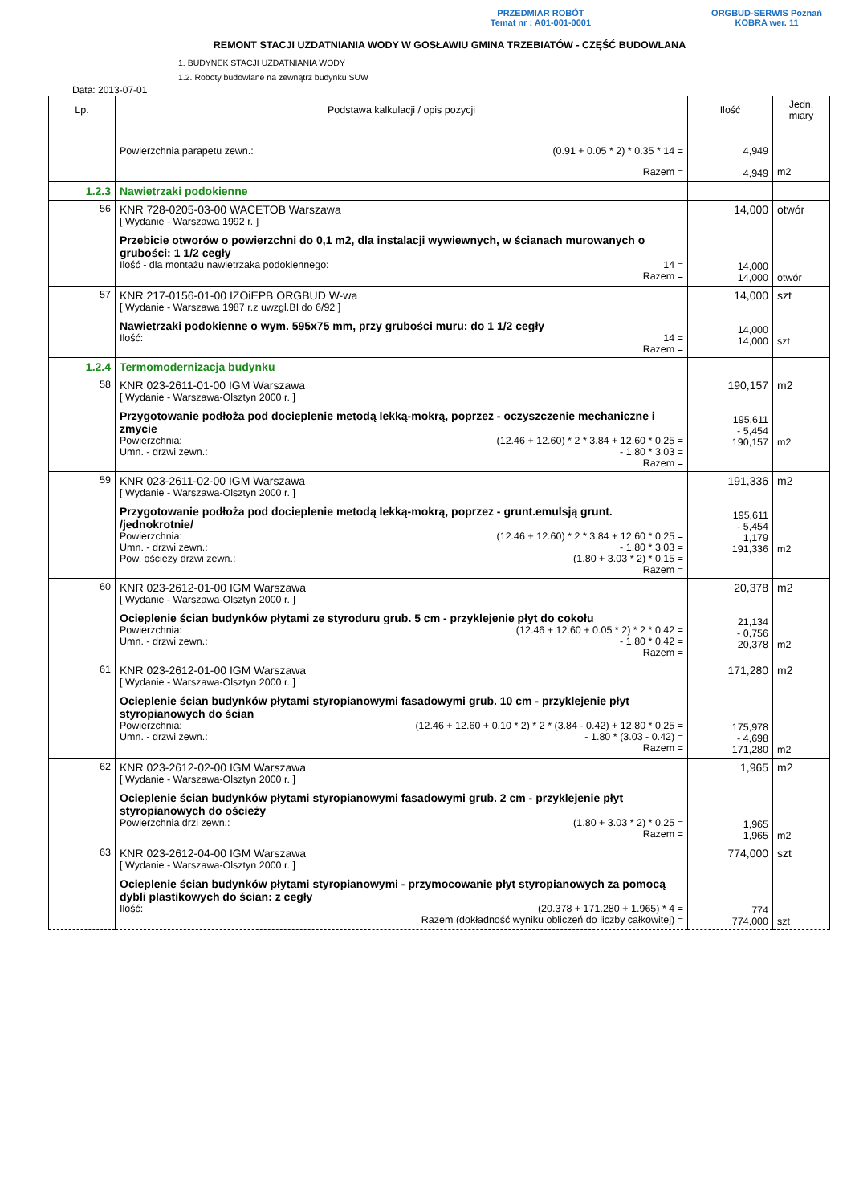PRZEDMIAR ROBÓT
Temat nr : A01-001-0001
ORGBUD-SERWIS Poznań
KOBRA wer. 11
REMONT STACJI UZDATNIANIA WODY W GOSŁAWIU GMINA TRZEBIATÓW - CZĘŚĆ BUDOWLANA
1. BUDYNEK STACJI UZDATNIANIA WODY
1.2. Roboty budowlane na zewnątrz budynku SUW
Data: 2013-07-01
| Lp. | Podstawa kalkulacji / opis pozycji | Ilość | Jedn. miary |
| --- | --- | --- | --- |
| | Powierzchnia parapetu zewn.: (0.91 + 0.05 * 2) * 0.35 * 14 = Razem = | 4,949 4,949 | m2 |
| 1.2.3 | Nawietrzaki podokienne | | |
| 56 | KNR 728-0205-03-00 WACETOB Warszawa [ Wydanie - Warszawa 1992 r. ] Przebicie otworów o powierzchni do 0,1 m2, dla instalacji wywiewnych, w ścianach murowanych o grubości: 1 1/2 cegły Ilość - dla montażu nawietrzaka podokiennego: 14 = Razem = | 14,000 14,000 14,000 | otwór otwór |
| 57 | KNR 217-0156-01-00 IZOiEPB ORGBUD W-wa [ Wydanie - Warszawa 1987 r.z uwzgl.BI do 6/92 ] Nawietrzaki podokienne o wym. 595x75 mm, przy grubości muru: do 1 1/2 cegły Ilość: 14 = Razem = | 14,000 14,000 14,000 | szt szt |
| 1.2.4 | Termomodernizacja budynku | | |
| 58 | KNR 023-2611-01-00 IGM Warszawa [ Wydanie - Warszawa-Olsztyn 2000 r. ] Przygotowanie podłoża pod docieplenie metodą lekką-mokrą, poprzez - oczyszczenie mechaniczne i zmycie Powierzchnia: (12.46 + 12.60) * 2 * 3.84 + 12.60 * 0.25 = Umn. - drzwi zewn.: - 1.80 * 3.03 = Razem = | 190,157 195,611 - 5,454 190,157 | m2 m2 |
| 59 | KNR 023-2611-02-00 IGM Warszawa [ Wydanie - Warszawa-Olsztyn 2000 r. ] Przygotowanie podłoża pod docieplenie metodą lekką-mokrą, poprzez - grunt.emulsją grunt. /jednokrotnie/ Powierzchnia: (12.46 + 12.60) * 2 * 3.84 + 12.60 * 0.25 = Umn. - drzwi zewn.: - 1.80 * 3.03 = Pow. ościeży drzwi zewn.: (1.80 + 3.03 * 2) * 0.15 = Razem = | 191,336 195,611 - 5,454 1,179 191,336 | m2 m2 |
| 60 | KNR 023-2612-01-00 IGM Warszawa [ Wydanie - Warszawa-Olsztyn 2000 r. ] Ocieplenie ścian budynków płytami ze styroduru grub. 5 cm - przyklejenie płyt do cokołu Powierzchnia: (12.46 + 12.60 + 0.05 * 2) * 2 * 0.42 = Umn. - drzwi zewn.: - 1.80 * 0.42 = Razem = | 20,378 21,134 - 0,756 20,378 | m2 m2 |
| 61 | KNR 023-2612-01-00 IGM Warszawa [ Wydanie - Warszawa-Olsztyn 2000 r. ] Ocieplenie ścian budynków płytami styropianowymi fasadowymi grub. 10 cm - przyklejenie płyt styropianowych do ścian Powierzchnia: (12.46 + 12.60 + 0.10 * 2) * 2 * (3.84 - 0.42) + 12.80 * 0.25 = Umn. - drzwi zewn.: - 1.80 * (3.03 - 0.42) = Razem = | 171,280 175,978 - 4,698 171,280 | m2 m2 |
| 62 | KNR 023-2612-02-00 IGM Warszawa [ Wydanie - Warszawa-Olsztyn 2000 r. ] Ocieplenie ścian budynków płytami styropianowymi fasadowymi grub. 2 cm - przyklejenie płyt styropianowych do ościeży Powierzchnia drzi zewn.: (1.80 + 3.03 * 2) * 0.25 = Razem = | 1,965 1,965 1,965 | m2 m2 |
| 63 | KNR 023-2612-04-00 IGM Warszawa [ Wydanie - Warszawa-Olsztyn 2000 r. ] Ocieplenie ścian budynków płytami styropianowymi - przymocowanie płyt styropianowych za pomocą dybli plastikowych do ścian: z cegły Ilość: (20.378 + 171.280 + 1.965) * 4 = Razem (dokładność wyniku obliczeń do liczby całkowitej) = | 774,000 774 774,000 | szt szt |